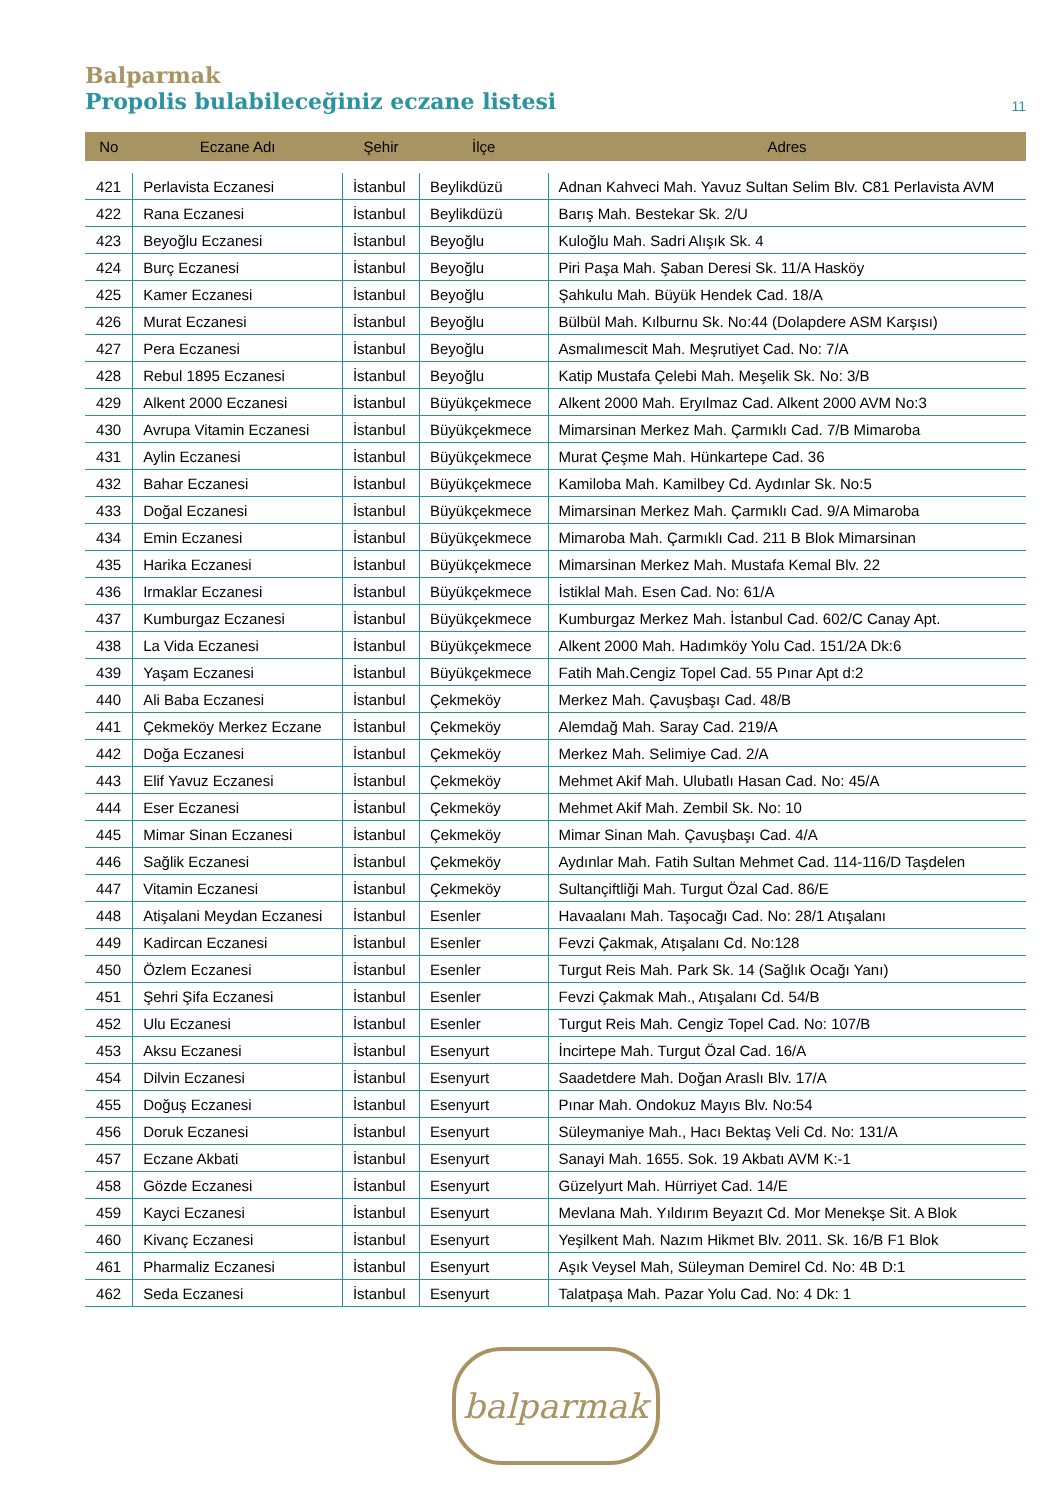Balparmak
Propolis bulabileceğiniz eczane listesi 11
| No | Eczane Adı | Şehir | İlçe | Adres |
| --- | --- | --- | --- | --- |
| 421 | Perlavista Eczanesi | İstanbul | Beylikdüzü | Adnan Kahveci Mah. Yavuz Sultan Selim Blv. C81 Perlavista AVM |
| 422 | Rana Eczanesi | İstanbul | Beylikdüzü | Barış Mah. Bestekar Sk. 2/U |
| 423 | Beyoğlu Eczanesi | İstanbul | Beyoğlu | Kuloğlu Mah. Sadri Alışık Sk. 4 |
| 424 | Burç Eczanesi | İstanbul | Beyoğlu | Piri Paşa Mah. Şaban Deresi Sk. 11/A Hasköy |
| 425 | Kamer Eczanesi | İstanbul | Beyoğlu | Şahkulu Mah. Büyük Hendek Cad. 18/A |
| 426 | Murat Eczanesi | İstanbul | Beyoğlu | Bülbül Mah. Kılburnu Sk. No:44 (Dolapdere ASM Karşısı) |
| 427 | Pera Eczanesi | İstanbul | Beyoğlu | Asmalımescit Mah. Meşrutiyet Cad. No: 7/A |
| 428 | Rebul 1895 Eczanesi | İstanbul | Beyoğlu | Katip Mustafa Çelebi Mah. Meşelik Sk. No: 3/B |
| 429 | Alkent 2000 Eczanesi | İstanbul | Büyükçekmece | Alkent 2000 Mah. Eryılmaz Cad. Alkent 2000 AVM No:3 |
| 430 | Avrupa Vitamin Eczanesi | İstanbul | Büyükçekmece | Mimarsinan Merkez Mah. Çarmıklı Cad. 7/B Mimaroba |
| 431 | Aylin Eczanesi | İstanbul | Büyükçekmece | Murat Çeşme Mah. Hünkartepe Cad. 36 |
| 432 | Bahar Eczanesi | İstanbul | Büyükçekmece | Kamiloba Mah. Kamilbey Cd. Aydınlar Sk. No:5 |
| 433 | Doğal Eczanesi | İstanbul | Büyükçekmece | Mimarsinan Merkez Mah. Çarmıklı Cad. 9/A Mimaroba |
| 434 | Emin Eczanesi | İstanbul | Büyükçekmece | Mimaroba Mah. Çarmıklı Cad. 211 B Blok Mimarsinan |
| 435 | Harika Eczanesi | İstanbul | Büyükçekmece | Mimarsinan Merkez Mah. Mustafa Kemal Blv. 22 |
| 436 | Irmaklar Eczanesi | İstanbul | Büyükçekmece | İstiklal Mah. Esen Cad. No: 61/A |
| 437 | Kumburgaz Eczanesi | İstanbul | Büyükçekmece | Kumburgaz Merkez Mah. İstanbul Cad. 602/C Canay Apt. |
| 438 | La Vida Eczanesi | İstanbul | Büyükçekmece | Alkent 2000 Mah. Hadımköy Yolu Cad. 151/2A Dk:6 |
| 439 | Yaşam Eczanesi | İstanbul | Büyükçekmece | Fatih Mah.Cengiz Topel Cad. 55 Pınar Apt d:2 |
| 440 | Ali Baba Eczanesi | İstanbul | Çekmeköy | Merkez Mah. Çavuşbaşı Cad. 48/B |
| 441 | Çekmeköy Merkez Eczane | İstanbul | Çekmeköy | Alemdağ Mah. Saray Cad. 219/A |
| 442 | Doğa Eczanesi | İstanbul | Çekmeköy | Merkez Mah. Selimiye Cad. 2/A |
| 443 | Elif Yavuz Eczanesi | İstanbul | Çekmeköy | Mehmet Akif Mah. Ulubatlı Hasan Cad. No: 45/A |
| 444 | Eser Eczanesi | İstanbul | Çekmeköy | Mehmet Akif Mah. Zembil Sk. No: 10 |
| 445 | Mimar Sinan Eczanesi | İstanbul | Çekmeköy | Mimar Sinan Mah. Çavuşbaşı Cad. 4/A |
| 446 | Sağlik Eczanesi | İstanbul | Çekmeköy | Aydınlar Mah. Fatih Sultan Mehmet Cad. 114-116/D Taşdelen |
| 447 | Vitamin Eczanesi | İstanbul | Çekmeköy | Sultançiftliği Mah. Turgut Özal Cad. 86/E |
| 448 | Atişalani Meydan Eczanesi | İstanbul | Esenler | Havaalanı Mah. Taşocağı Cad. No: 28/1 Atışalanı |
| 449 | Kadircan Eczanesi | İstanbul | Esenler | Fevzi Çakmak, Atışalanı Cd. No:128 |
| 450 | Özlem Eczanesi | İstanbul | Esenler | Turgut Reis Mah. Park Sk. 14 (Sağlık Ocağı Yanı) |
| 451 | Şehri Şifa Eczanesi | İstanbul | Esenler | Fevzi Çakmak Mah., Atışalanı Cd. 54/B |
| 452 | Ulu Eczanesi | İstanbul | Esenler | Turgut Reis Mah. Cengiz Topel Cad. No: 107/B |
| 453 | Aksu Eczanesi | İstanbul | Esenyurt | İncirtepe Mah. Turgut Özal Cad. 16/A |
| 454 | Dilvin Eczanesi | İstanbul | Esenyurt | Saadetdere Mah. Doğan Araslı Blv. 17/A |
| 455 | Doğuş Eczanesi | İstanbul | Esenyurt | Pınar Mah. Ondokuz Mayıs Blv. No:54 |
| 456 | Doruk Eczanesi | İstanbul | Esenyurt | Süleymaniye Mah., Hacı Bektaş Veli Cd. No: 131/A |
| 457 | Eczane Akbati | İstanbul | Esenyurt | Sanayi Mah. 1655. Sok. 19 Akbatı AVM K:-1 |
| 458 | Gözde Eczanesi | İstanbul | Esenyurt | Güzelyurt Mah. Hürriyet Cad. 14/E |
| 459 | Kayci Eczanesi | İstanbul | Esenyurt | Mevlana Mah. Yıldırım Beyazıt Cd. Mor Menekşe Sit. A Blok |
| 460 | Kivanç Eczanesi | İstanbul | Esenyurt | Yeşilkent Mah. Nazım Hikmet Blv. 2011. Sk. 16/B F1 Blok |
| 461 | Pharmaliz Eczanesi | İstanbul | Esenyurt | Aşık Veysel Mah, Süleyman Demirel Cd. No: 4B D:1 |
| 462 | Seda Eczanesi | İstanbul | Esenyurt | Talatpaşa Mah. Pazar Yolu Cad. No: 4 Dk: 1 |
balparmak